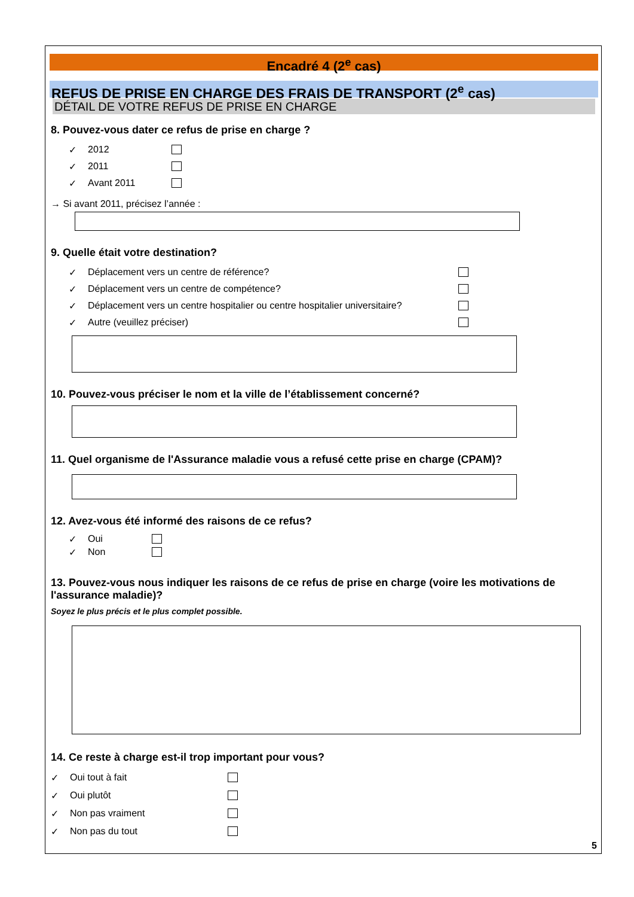Encadré 4 (2<sup>e</sup> cas)
REFUS DE PRISE EN CHARGE DES FRAIS DE TRANSPORT (2<sup>e</sup> cas)
DÉTAIL DE VOTRE REFUS DE PRISE EN CHARGE
8. Pouvez-vous dater ce refus de prise en charge ?
✓ 2012
✓ 2011
✓ Avant 2011
→ Si avant 2011, précisez l’année :
9. Quelle était votre destination?
✓ Déplacement vers un centre de référence?
✓ Déplacement vers un centre de compétence?
✓ Déplacement vers un centre hospitalier ou centre hospitalier universitaire?
✓ Autre (veuillez préciser)
10. Pouvez-vous préciser le nom et la ville de l’établissement concerné?
11. Quel organisme de l'Assurance maladie vous a refusé cette prise en charge (CPAM)?
12. Avez-vous été informé des raisons de ce refus?
✓ Oui
✓ Non
13. Pouvez-vous nous indiquer les raisons de ce refus de prise en charge (voire les motivations de l'assurance maladie)?
Soyez le plus précis et le plus complet possible.
14. Ce reste à charge est-il trop important pour vous?
✓ Oui tout à fait
✓ Oui plutôt
✓ Non pas vraiment
✓ Non pas du tout
5